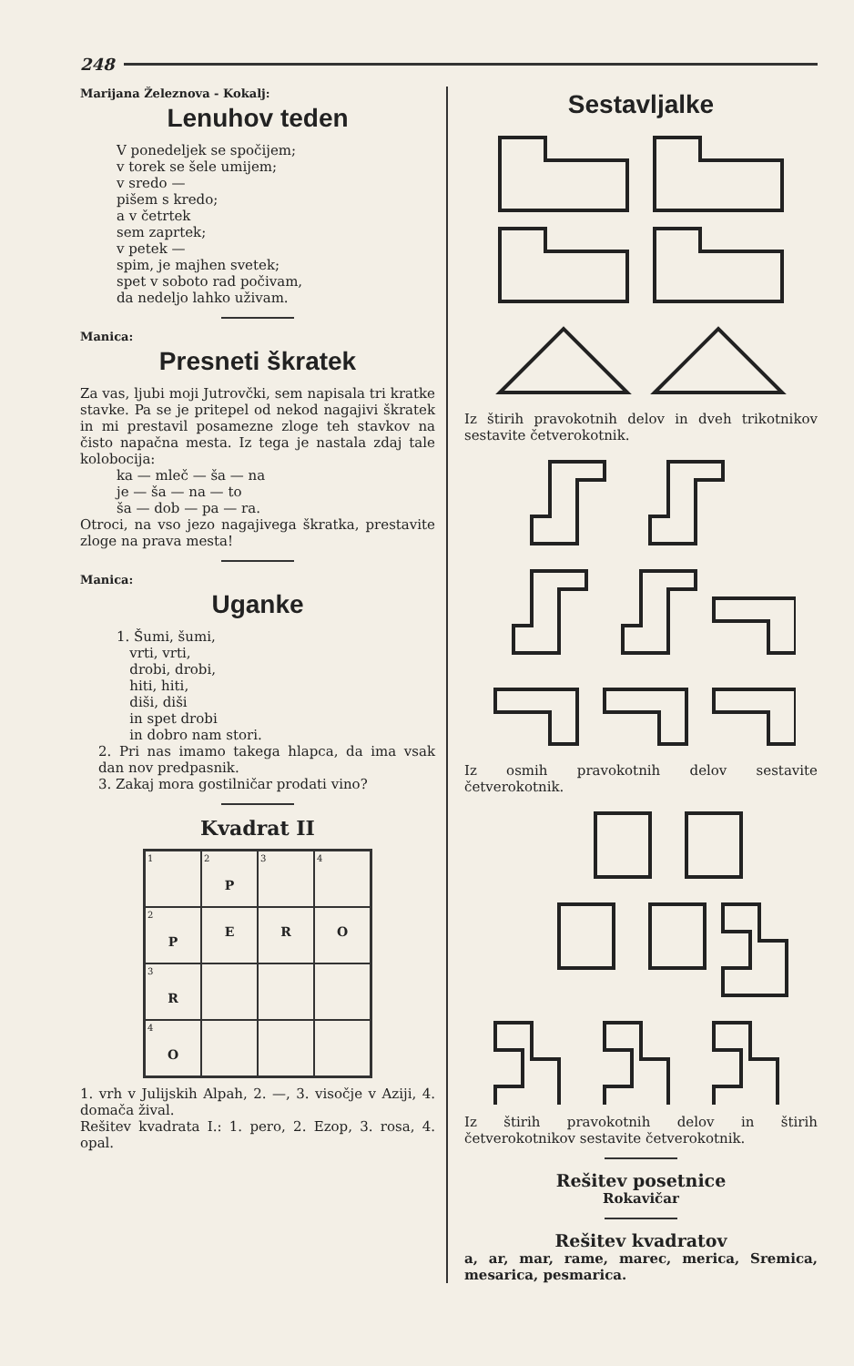248
Marijana Železnova - Kokalj:
Lenuhov teden
V ponedeljek se spočijem;
v torek se šele umijem;
v sredo —
pišem s kredo;
a v četrtek
sem zaprtek;
v petek —
spim, je majhen svetek;
spet v soboto rad počivam,
da nedeljo lahko uživam.
Manica:
Presneti škratek
Za vas, ljubi moji Jutrovčki, sem napisala tri kratke stavke. Pa se je pritepel od nekod nagajivi škratek in mi prestavil posamezne zloge teh stavkov na čisto napačna mesta. Iz tega je nastala zdaj tale kolobocija:
ka — mleč — ša — na
je — ša — na — to
ša — dob — pa — ra.
Otroci, na vso jezo nagajivega škratka, prestavite zloge na prava mesta!
Manica:
Uganke
1. Šumi, šumi,
vrti, vrti,
drobi, drobi,
hiti, hiti,
diši, diši
in spet drobi
in dobro nam stori.
2. Pri nas imamo takega hlapca, da ima vsak dan nov predpasnik.
3. Zakaj mora gostilničar prodati vino?
Kvadrat II
| 1 | 2 P | 3 | 4 |
| 2 P | E | R | O |
| 3 R | | | |
| 4 O | | | |
1. vrh v Julijskih Alpah, 2. —, 3. visočje v Aziji, 4. domača žival.
Rešitev kvadrata I.: 1. pero, 2. Ezop, 3. rosa, 4. opal.
Sestavljalke
Iz štirih pravokotnih delov in dveh trikotnikov sestavite četverokotnik.
Iz osmih pravokotnih delov sestavite četverokotnik.
Iz štirih pravokotnih delov in štirih četverokotnikov sestavite četverokotnik.
Rešitev posetnice
Rokavičar
Rešitev kvadratov
a, ar, mar, rame, marec, merica, Sremica, mesarica, pesmarica.